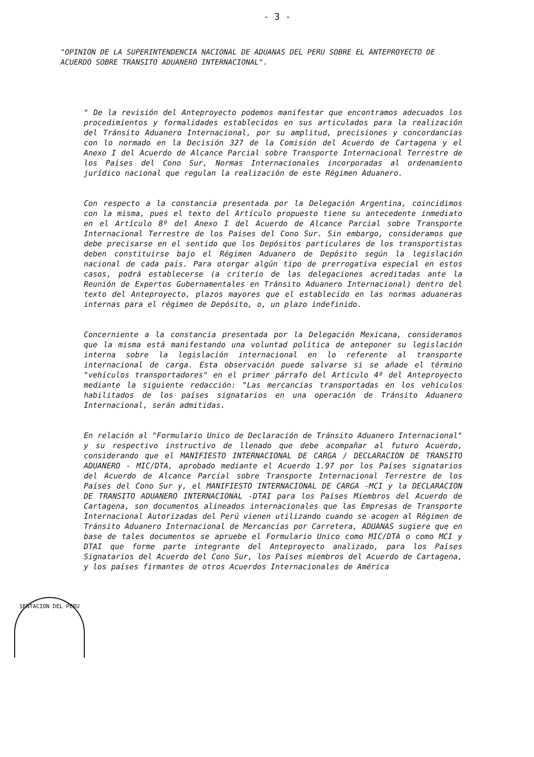- 3 -
"OPINION DE LA SUPERINTENDENCIA NACIONAL DE ADUANAS DEL PERU SOBRE EL ANTEPROYECTO DE ACUERDO SOBRE TRANSITO ADUANERO INTERNACIONAL".
" De la revisión del Anteproyecto podemos manifestar que encontramos adecuados los procedimientos y formalidades establecidos en sus articulados para la realización del Tránsito Aduanero Internacional, por su amplitud, precisiones y concordancias con lo normado en la Decisión 327 de la Comisión del Acuerdo de Cartagena y el Anexo I del Acuerdo de Alcance Parcial sobre Transporte Internacional Terrestre de los Países del Cono Sur, Normas Internacionales incorporadas al ordenamiento jurídico nacional que regulan la realización de este Régimen Aduanero.
Con respecto a la constancia presentada por la Delegación Argentina, coincidimos con la misma, pues el texto del Artículo propuesto tiene su antecedente inmediato en el Artículo 8º del Anexo I del Acuerdo de Alcance Parcial sobre Transporte Internacional Terrestre de los Países del Cono Sur. Sin embargo, consideramos que debe precisarse en el sentido que los Depósitos particulares de los transportistas deben constituirse bajo el Régimen Aduanero de Depósito según la legislación nacional de cada país. Para otorgar algún tipo de prerrogativa especial en estos casos, podrá establecerse (a criterio de las delegaciones acreditadas ante la Reunión de Expertos Gubernamentales en Tránsito Aduanero Internacional) dentro del texto del Anteproyecto, plazos mayores que el establecido en las normas aduaneras internas para el régimen de Depósito, o, un plazo indefinido.
Concerniente a la constancia presentada por la Delegación Mexicana, consideramos que la misma está manifestando una voluntad política de anteponer su legislación interna sobre la legislación internacional en lo referente al transporte internacional de carga. Esta observación puede salvarse si se añade el término "vehículos transportadores" en el primer párrafo del Artículo 4º del Anteproyecto mediante la siguiente redacción: "Las mercancías transportadas en los vehículos habilitados de los países signatarios en una operación de Tránsito Aduanero Internacional, serán admitidas.
En relación al "Formulario Unico de Declaración de Tránsito Aduanero Internacional" y su respectivo instructivo de llenado que debe acompañar al futuro Acuerdo, considerando que el MANIFIESTO INTERNACIONAL DE CARGA / DECLARACION DE TRANSITO ADUANERO - MIC/DTA, aprobado mediante el Acuerdo 1.97 por los Países signatarios del Acuerdo de Alcance Parcial sobre Transporte Internacional Terrestre de los Países del Cono Sur y, el MANIFIESTO INTERNACIONAL DE CARGA -MCI y la DECLARACION DE TRANSITO ADUANERO INTERNACIONAL -DTAI para los Países Miembros del Acuerdo de Cartagena, son documentos alineados internacionales que las Empresas de Transporte Internacional Autorizadas del Perú vienen utilizando cuando se acogen al Régimen de Tránsito Aduanero Internacional de Mercancías por Carretera, ADUANAS sugiere que en base de tales documentos se apruebe el Formulario Unico como MIC/DTA o como MCI y DTAI que forme parte integrante del Anteproyecto analizado, para los Países Signatarios del Acuerdo del Cono Sur, los Países miembros del Acuerdo de Cartagena, y los países firmantes de otros Acuerdos Internacionales de América
SENTACION DEL PERU